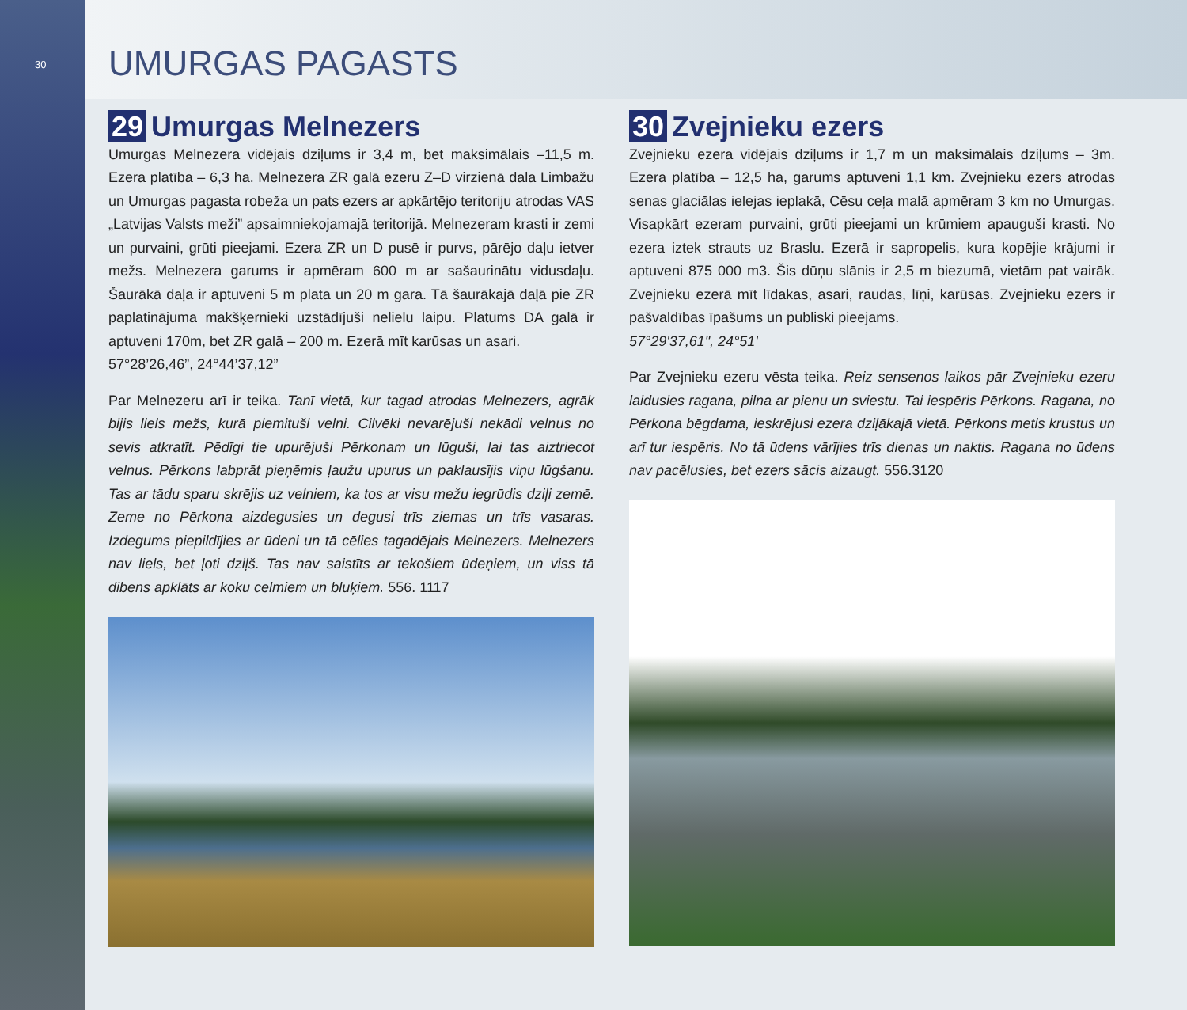30
UMURGAS PAGASTS
29 Umurgas Melnezers
Umurgas Melnezera vidējais dziļums ir 3,4 m, bet maksimālais –11,5 m. Ezera platība – 6,3 ha. Melnezera ZR galā ezeru Z–D virzienā dala Limbažu un Umurgas pagasta robeža un pats ezers ar apkārtējo teritoriju atrodas VAS „Latvijas Valsts meži” apsaimniekojamajā teritorijā. Melnezeram krasti ir zemi un purvaini, grūti pieejami. Ezera ZR un D pusē ir purvs, pārējo daļu ietver mežs. Melnezera garums ir apmēram 600 m ar sašaurinātu vidusdaļu. Šaurākā daļa ir aptuveni 5 m plata un 20 m gara. Tā šaurākajā daļā pie ZR paplatinājuma makšķernieki uzstādījuši nelielu laipu. Platums DA galā ir aptuveni 170m, bet ZR galā – 200 m. Ezerā mīt karūsas un asari.
57°28’26,46”, 24°44’37,12”
Par Melnezeru arī ir teika. Tanī vietā, kur tagad atrodas Melnezers, agrāk bijis liels mežs, kurā piemituši velni. Cilvēki nevarējuši nekādi velnus no sevis atkratīt. Pēdīgi tie upurējuši Pērkonam un lūguši, lai tas aiztriecot velnus. Pērkons labprāt pieņēmis ļaužu upurus un paklausījis viņu lūgšanu. Tas ar tādu sparu skrējis uz velniem, ka tos ar visu mežu iegrūdis dziļi zemē. Zeme no Pērkona aizdegusies un degusi trīs ziemas un trīs vasaras. Izdegums piepildījies ar ūdeni un tā cēlies tagadējais Melnezers. Melnezers nav liels, bet ļoti dziļš. Tas nav saistīts ar tekošiem ūdeņiem, un viss tā dibens apklāts ar koku celmiem un bluķiem. 556. 1117
30 Zvejnieku ezers
Zvejnieku ezera vidējais dziļums ir 1,7 m un maksimālais dziļums – 3m. Ezera platība – 12,5 ha, garums aptuveni 1,1 km. Zvejnieku ezers atrodas senas glaciālas ielejas ieplakā, Cēsu ceļa malā apmēram 3 km no Umurgas. Visapkārt ezeram purvaini, grūti pieejami un krūmiem apauguši krasti. No ezera iztek strauts uz Braslu. Ezerā ir sapropelis, kura kopējie krājumi ir aptuveni 875 000 m3. Šis dūņu slānis ir 2,5 m biezumā, vietām pat vairāk. Zvejnieku ezerā mīt līdakas, asari, raudas, līņi, karūsas. Zvejnieku ezers ir pašvaldības īpašums un publiski pieejams.
57°29'37,61", 24°51'
Par Zvejnieku ezeru vēsta teika. Reiz sensenos laikos pār Zvejnieku ezeru laidusies ragana, pilna ar pienu un sviestu. Tai iespēris Pērkons. Ragana, no Pērkona bēgdama, ieskrējusi ezera dziļākajā vietā. Pērkons metis krustus un arī tur iespēris. No tā ūdens vārījies trīs dienas un naktis. Ragana no ūdens nav pacēlusies, bet ezers sācis aizaugt. 556.3120